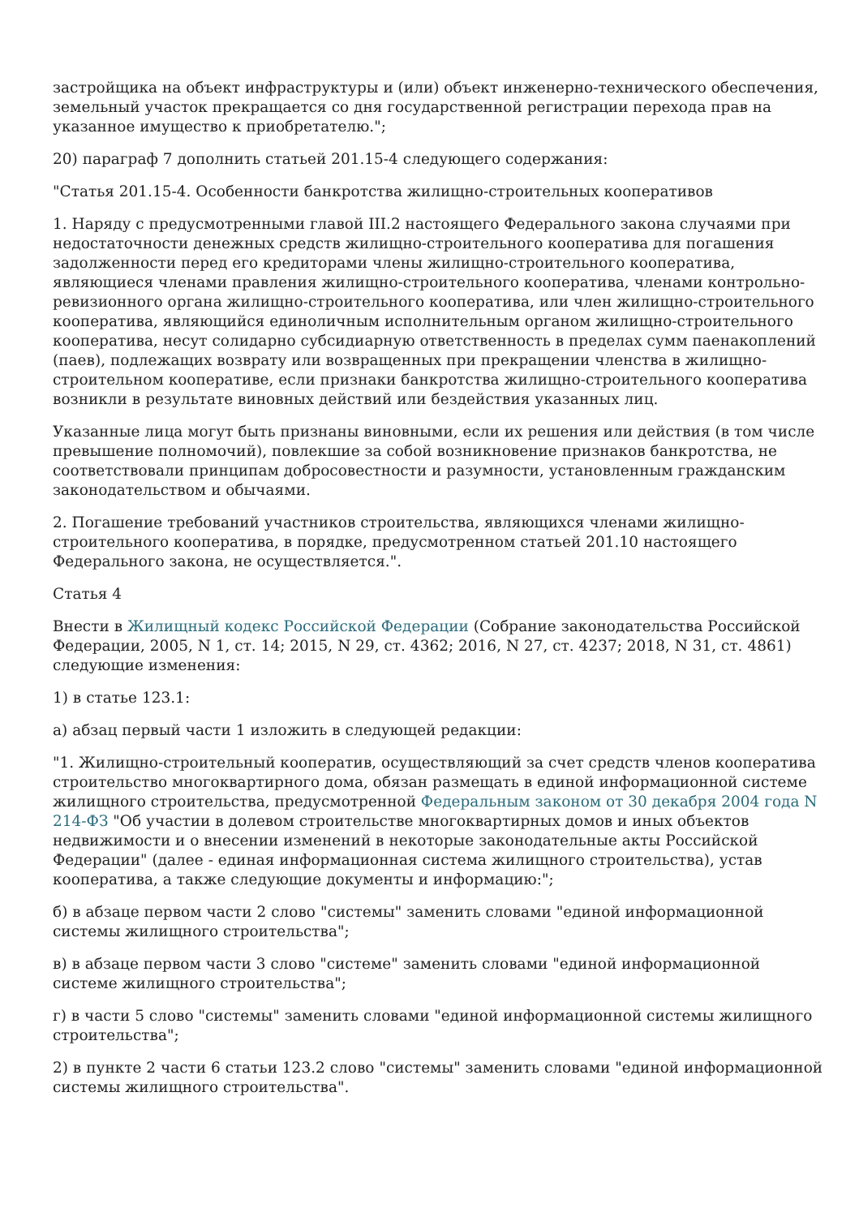застройщика на объект инфраструктуры и (или) объект инженерно-технического обеспечения, земельный участок прекращается со дня государственной регистрации перехода прав на указанное имущество к приобретателю.";
20) параграф 7 дополнить статьей 201.15-4 следующего содержания:
"Статья 201.15-4. Особенности банкротства жилищно-строительных кооперативов
1. Наряду с предусмотренными главой III.2 настоящего Федерального закона случаями при недостаточности денежных средств жилищно-строительного кооператива для погашения задолженности перед его кредиторами члены жилищно-строительного кооператива, являющиеся членами правления жилищно-строительного кооператива, членами контрольно-ревизионного органа жилищно-строительного кооператива, или член жилищно-строительного кооператива, являющийся единоличным исполнительным органом жилищно-строительного кооператива, несут солидарно субсидиарную ответственность в пределах сумм паенакоплений (паев), подлежащих возврату или возвращенных при прекращении членства в жилищно-строительном кооперативе, если признаки банкротства жилищно-строительного кооператива возникли в результате виновных действий или бездействия указанных лиц.
Указанные лица могут быть признаны виновными, если их решения или действия (в том числе превышение полномочий), повлекшие за собой возникновение признаков банкротства, не соответствовали принципам добросовестности и разумности, установленным гражданским законодательством и обычаями.
2. Погашение требований участников строительства, являющихся членами жилищно-строительного кооператива, в порядке, предусмотренном статьей 201.10 настоящего Федерального закона, не осуществляется.".
Статья 4
Внести в Жилищный кодекс Российской Федерации (Собрание законодательства Российской Федерации, 2005, N 1, ст. 14; 2015, N 29, ст. 4362; 2016, N 27, ст. 4237; 2018, N 31, ст. 4861) следующие изменения:
1) в статье 123.1:
а) абзац первый части 1 изложить в следующей редакции:
"1. Жилищно-строительный кооператив, осуществляющий за счет средств членов кооператива строительство многоквартирного дома, обязан размещать в единой информационной системе жилищного строительства, предусмотренной Федеральным законом от 30 декабря 2004 года N 214-ФЗ "Об участии в долевом строительстве многоквартирных домов и иных объектов недвижимости и о внесении изменений в некоторые законодательные акты Российской Федерации" (далее - единая информационная система жилищного строительства), устав кооператива, а также следующие документы и информацию:";
б) в абзаце первом части 2 слово "системы" заменить словами "единой информационной системы жилищного строительства";
в) в абзаце первом части 3 слово "системе" заменить словами "единой информационной системе жилищного строительства";
г) в части 5 слово "системы" заменить словами "единой информационной системы жилищного строительства";
2) в пункте 2 части 6 статьи 123.2 слово "системы" заменить словами "единой информационной системы жилищного строительства".